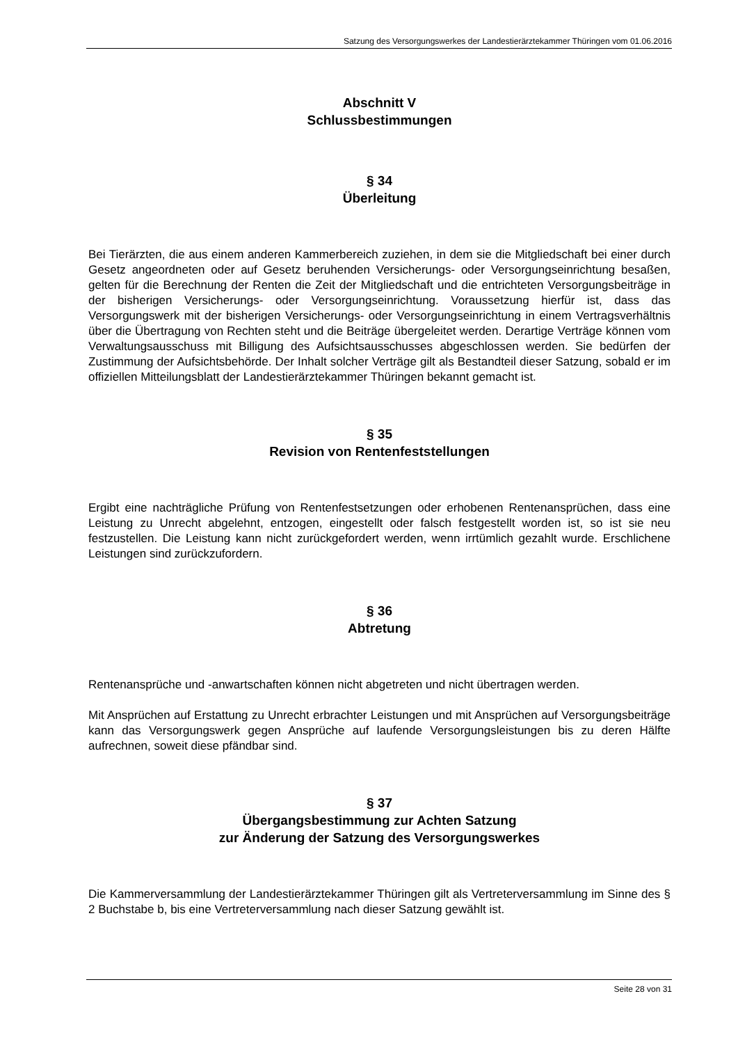Satzung des Versorgungswerkes der Landestierärztekammer Thüringen vom 01.06.2016
Abschnitt V
Schlussbestimmungen
§ 34
Überleitung
Bei Tierärzten, die aus einem anderen Kammerbereich zuziehen, in dem sie die Mitgliedschaft bei einer durch Gesetz angeordneten oder auf Gesetz beruhenden Versicherungs- oder Versorgungseinrichtung besaßen, gelten für die Berechnung der Renten die Zeit der Mitgliedschaft und die entrichteten Versorgungsbeiträge in der bisherigen Versicherungs- oder Versorgungseinrichtung. Voraussetzung hierfür ist, dass das Versorgungswerk mit der bisherigen Versicherungs- oder Versorgungseinrichtung in einem Vertragsverhältnis über die Übertragung von Rechten steht und die Beiträge übergeleitet werden. Derartige Verträge können vom Verwaltungsausschuss mit Billigung des Aufsichtsausschusses abgeschlossen werden. Sie bedürfen der Zustimmung der Aufsichtsbehörde. Der Inhalt solcher Verträge gilt als Bestandteil dieser Satzung, sobald er im offiziellen Mitteilungsblatt der Landestierärztekammer Thüringen bekannt gemacht ist.
§ 35
Revision von Rentenfeststellungen
Ergibt eine nachträgliche Prüfung von Rentenfestsetzungen oder erhobenen Rentenansprüchen, dass eine Leistung zu Unrecht abgelehnt, entzogen, eingestellt oder falsch festgestellt worden ist, so ist sie neu festzustellen. Die Leistung kann nicht zurückgefordert werden, wenn irrtümlich gezahlt wurde. Erschlichene Leistungen sind zurückzufordern.
§ 36
Abtretung
Rentenansprüche und -anwartschaften können nicht abgetreten und nicht übertragen werden.
Mit Ansprüchen auf Erstattung zu Unrecht erbrachter Leistungen und mit Ansprüchen auf Versorgungsbeiträge kann das Versorgungswerk gegen Ansprüche auf laufende Versorgungsleistungen bis zu deren Hälfte aufrechnen, soweit diese pfändbar sind.
§ 37
Übergangsbestimmung zur Achten Satzung
zur Änderung der Satzung des Versorgungswerkes
Die Kammerversammlung der Landestierärztekammer Thüringen gilt als Vertreterversammlung im Sinne des § 2 Buchstabe b, bis eine Vertreterversammlung nach dieser Satzung gewählt ist.
Seite 28 von 31